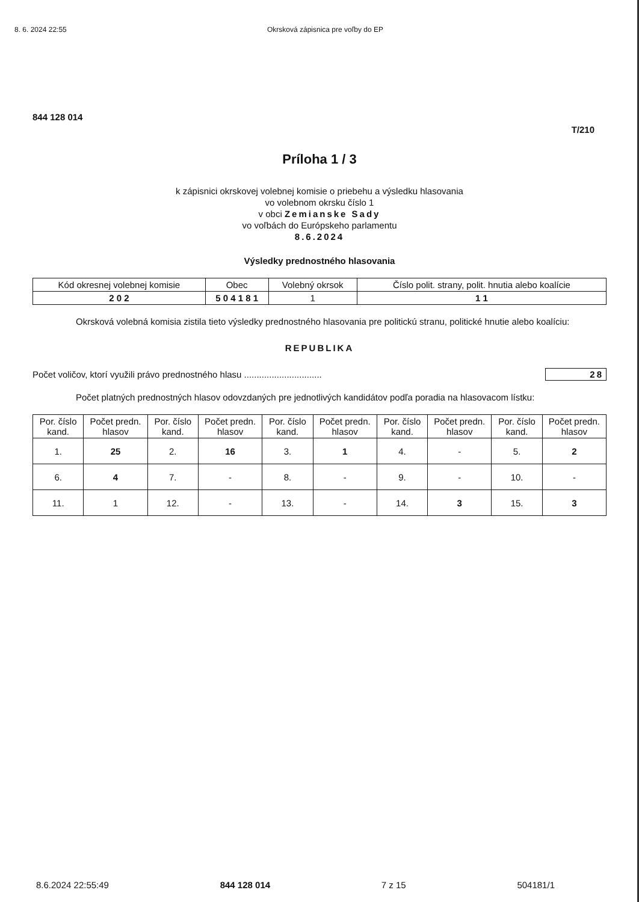8. 6. 2024 22:55 Okrsková zápisnica pre voľby do EP
844 128 014
T/210
Príloha 1 / 3
k zápisnici okrskovej volebnej komisie o priebehu a výsledku hlasovania
vo volebnom okrsku číslo 1
v obci Zemianske Sady
vo voľbách do Európskeho parlamentu
8.6.2024
Výsledky prednostného hlasovania
| Kód okresnej volebnej komisie | Obec | Volebný okrsok | Číslo polit. strany, polit. hnutia alebo koalície |
| --- | --- | --- | --- |
| 2 0 2 | 5 0 4 1 8 1 | 1 | 1 1 |
Okrsková volebná komisia zistila tieto výsledky prednostného hlasovania pre politickú stranu, politické hnutie alebo koalíciu:
REPUBLIKA
Počet voličov, ktorí využili právo prednostného hlasu ............................... 28
Počet platných prednostných hlasov odovzdaných pre jednotlivých kandidátov podľa poradia na hlasovacom lístku:
| Por. číslo kand. | Počet predn. hlasov | Por. číslo kand. | Počet predn. hlasov | Por. číslo kand. | Počet predn. hlasov | Por. číslo kand. | Počet predn. hlasov | Por. číslo kand. | Počet predn. hlasov |
| --- | --- | --- | --- | --- | --- | --- | --- | --- | --- |
| 1. | 25 | 2. | 16 | 3. | 1 | 4. | - | 5. | 2 |
| 6. | 4 | 7. | - | 8. | - | 9. | - | 10. | - |
| 11. | 1 | 12. | - | 13. | - | 14. | 3 | 15. | 3 |
8.6.2024 22:55:49 844 128 014 7 z 15 504181/1